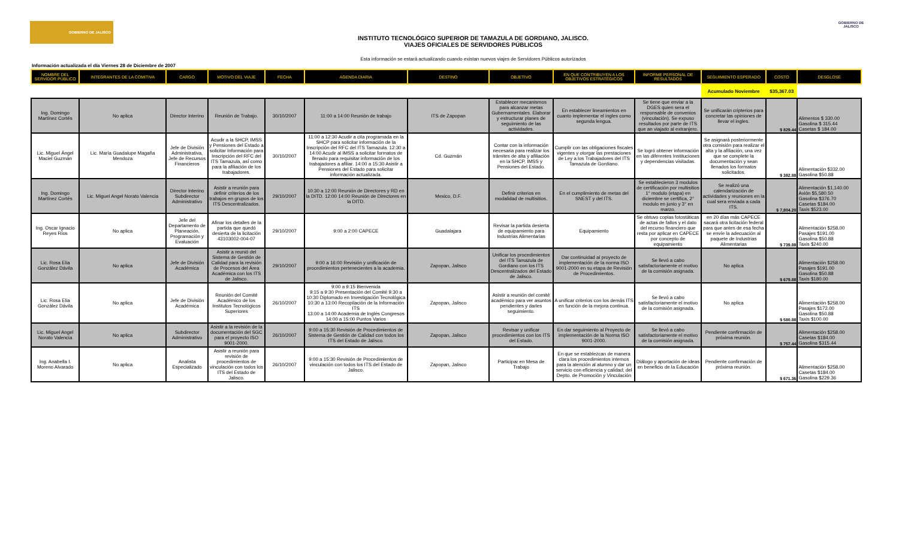GOBIERNO DE JALISCO
INSTITUTO TECNOLÓGICO SUPERIOR DE TAMAZULA DE GORDIANO, JALISCO.
VIAJES OFICIALES DE SERVIDORES PÚBLICOS
Esta información se estará actualizando cuando existan nuevos viajes de Servidores Públicos autorizados
GOBIERNO DE JALISCO
Información actualizada el día Viernes 28 de Diciembre de 2007
| NOMBRE DEL SERVIDOR PÚBLICO | INTEGRANTES DE LA COMITIVA | CARGO | MOTIVO DEL VIAJE | FECHA | AGENDA DIARIA | DESTINO | OBJETIVO | EN QUE CONTRIBUYEN A LOS OBJETIVOS ESTRATÉGICOS | INFORME PERSONAL DE RESULTADOS | SEGUIMIENTO ESPERADO | COSTO | DESGLOSE |
| --- | --- | --- | --- | --- | --- | --- | --- | --- | --- | --- | --- | --- |
| | | | | | | | | | | Acumulado Noviembre | $35,367.03 | |
| Ing. Domingo Martínez Cortés | No aplica | Director Interino | Reunión de Trabajo. | 30/10/2007 | 11:00 a 14:00 Reunión de trabajo | ITS de Zapopan | Establecer mecanismos para alcanzar metas Gubernamentales. Elaborar y estructurar planes de seguimiento de las actividades. | En establecer lineamientos en cuanto implementar el ingles como segunda lengua. | Se tiene que enviar a la DGES quien sera el responsable de convenios (vinculación). Se expuso resultados por parte de ITS que an viajado al extranjero. | Se unificarán cripterios para concretar las opiniones de llevar el ingles. | $ 829.44 | Alimentos $ 330.00 Gasolina $ 315.44 Casetas $ 184.00 |
| Lic. Miguel Ángel Maciel Guzmán | Lic. María Guadalupe Magaña Mendoza | Jefe de División Administrativa, Jefe de Recursos Financieros | Acudir a la SHCP, IMSS y Pensiones del Estado a solicitar Información para Inscripción del RFC del ITS Tamazula, así como para la afiliación de los trabajadores. | 30/10/2007 | 11:00 a 12:30 Acudir a cita programada en la SHCP para solicitar información de la Inscripción del RFC del ITS Tamazula. 12:30 a 14:00 Acudir al IMSS a solicitar formatos de llenado para requisitar información de los trabajadores a afiliar. 14:00 a 15:30 Asistir a Pensiones del Estado para solicitar información actualizada. | Cd. Guzmán | Contar con la información necesaria para realizar los trámites de alta y afiliación en la SHCP, IMSS y Pensiones del Estado. | Cumplir con las obligaciones fiscales vigentes y otorgar las prestaciones de Ley a los Trabajadores del ITS Tamazula de Gordiano. | Se logró obtener información en las diferentes Instituciones y dependencias visitadas. | Se asignará posteriormente otra comisión para realizar el alta y la afiliación, una vez que se complete la documentación y sean llenados los formatos solicitados. | $ 382.88 | Alimentación $332.00 Gasolina $50.88 |
| Ing. Domingo Martínez Cortés | Lic. Miguel Angel Norato Valencia | Director Interino Subdirector Administrativo | Asistir a reunión para definir criterios de los trabajos en grupos de los ITS Descentralizados. | 29/10/2007 | 10:30 a 12:00 Reunión de Directores y RD en la DITD. 12:00 14:00 Reunión de Directores en la DITD. | Mexico, D.F. | Definir criterios en modalidad de multisitios. | En el cumplimiento de metas del SNEST y del ITS. | Se establecieron 3 modulos de certificación por multisitios 1° modulo (etapa) en diciembre se certifica, 2° modulo en junio y 3° en marzo. | Se realizó una calendarización de actividades y reuniones en la cual sera enviada a cada ITS. | $ 7,804.20 | Alimentación $1,140.00 Avión $5,580.50 Gasolina $376.70 Casetas $184.00 Taxis $523.00 |
| Ing. Oscar Ignacio Reyes Ríos | No aplica | Jefe del Departamento de Planeación, Programación y Evaluación | Afinar los detalles de la partida que quedó desierta de la licitación 43103002-004-07 | 29/10/2007 | 9:00 a 2:00 CAPECE | Guadalajara | Revisar la partida desierta de equipamiento para Industrias Alimentarias | Equipamiento | Se obtuvo copias fotostáticas de actas de fallos y el dato del recurso financiero que resta por aplicar en CAPECE por concepto de equipamiento | en 20 días más CAPECE sacará otra licitación federal para que antes de esa fecha se envíe la adecuación al paquete de Industrias Alimentarias | $ 739.88 | Alimentación $258.00 Pasajes $191.00 Gasolina $50.88 Taxis $240.00 |
| Lic. Rosa Elia González Dávila | No aplica | Jefe de División Académica | Asistir a reunió del Sistema de Gestión de Calidad para la revisión de Procesos del Área Académica con los ITS de Jalisco. | 29/10/2007 | 9:00 a 16:00 Revisión y unificación de procedimientos pertenecientes a la academia. | Zapopan, Jalisco | Unificar los procedimientos del ITS Tamazula de Gordiano con los ITS Descentralizados del Estado de Jalisco. | Dar continuidad al proyecto de implementación de la norma ISO 9001-2000 en su etapa de Revisión de Procedimientos. | Se llevó a cabo satisfactoriamente el motivo de la comisión asignada. | No aplica | $ 679.88 | Alimentación $258.00 Pasajes $191.00 Gasolina $50.88 Taxis $180.00 |
| Lic. Rosa Elia González Dávila | No aplica | Jefe de División Académica | Reunión del Comité Académico de los Institutos Tecnológicos Superiores | 26/10/2007 | 9:00 a 9:15 Bienvenida 9:15 a 9:30 Presentación del Comité 9:30 a 10:30 Diplomado en Investigación Tecnológica 10:30 a 13:00 Recopilación de la Información ITS 13:00 a 14:00 Academia de Inglés Congresos 14:00 a 15:00 Puntos Varios | Zapopan, Jalisco | Asistir a reunión del comité académico para ver asuntos pendientes y darles seguimiento. | A unificar criterios con los demás ITS en función de la mejora continua. | Se llevó a cabo satisfactoriamente el motivo de la comisión asignada. | No aplica | $ 580.88 | Alimentación $258.00 Pasajes $172.00 Gasolina $50.88 Taxis $100.00 |
| Lic. Miguel Angel Norato Valencia | No aplica | Subdirector Administrativo | Asistir a la revisión de la documentación del SGC para el proyecto ISO 9001-2000. | 26/10/2007 | 9:00 a 15:30 Revisión de Procedimientos de Sistema de Gestión de Calidad con todos los ITS del Estado de Jalisco. | Zapopan, Jalisco | Revisar y unificar procedimientos con los ITS del Estado. | En dar seguimiento al Proyecto de implementación de la Norma ISO 9001-2000. | Se llevó a cabo satisfactoriamente el motivo de la comisión asignada. | Pendiente confirmación de próxima reunión. | $ 757.44 | Alimentación $258.00 Casetas $184.00 Gasolina $315.44 |
| Ing. Anabella I. Moreno Alvarado | No aplica | Analista Especializado | Asistir a reunión para revisión de procedimientos de vinculación con todos los ITS del Estado de Jalisco. | 26/10/2007 | 9:00 a 15:30 Revisión de Procedimientos de vinculación con todos los ITS del Estado de Jalisco. | Zapopan, Jalisco | Participar en Mesa de Trabajo | En que se establezcan de manera clara los procedimientos internos para la atención al alumno y dar un servicio con eficiencia y calidad; del Depto. de Promoción y Vinculación | Diálogo y aportación de ideas en beneficio de la Educación | Pendiente confirmación de próxima reunión. | $ 671.36 | Alimentación $258.00 Casetas $184.00 Gasolina $229.36 |